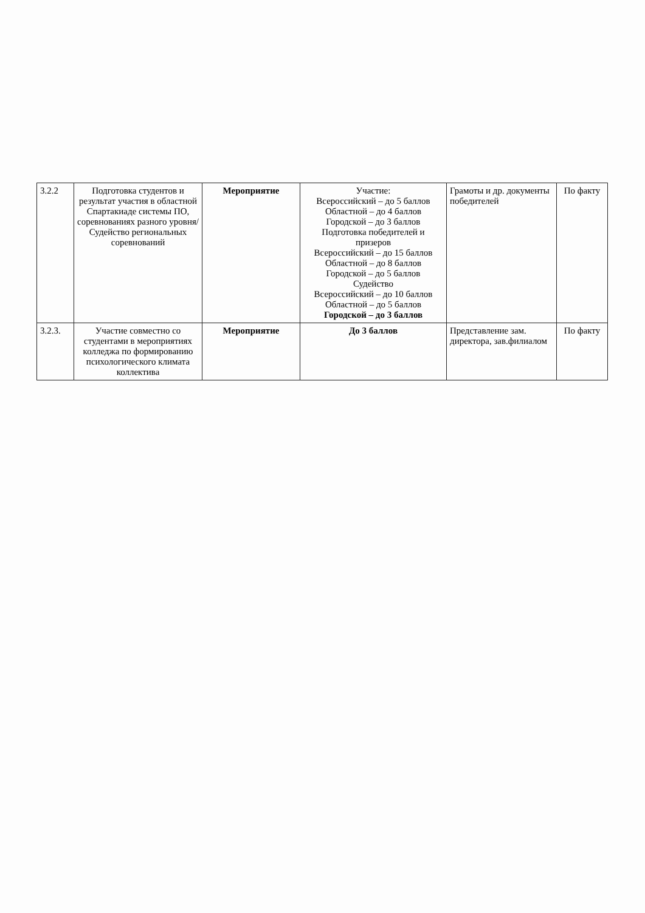| 3.2.2 | Подготовка студентов и результат участия в областной Спартакиаде системы ПО, соревнованиях разного уровня/ Судейство региональных соревнований | Мероприятие | Участие: Всероссийский – до 5 баллов Областной – до 4 баллов Городской – до 3 баллов Подготовка победителей и призеров Всероссийский – до 15 баллов Областной – до 8 баллов Городской – до 5 баллов Судейство Всероссийский – до 10 баллов Областной – до 5 баллов Городской – до 3 баллов | Грамоты и др. документы победителей | По факту |
| 3.2.3. | Участие совместно со студентами в мероприятиях колледжа по формированию психологического климата коллектива | Мероприятие | До 3 баллов | Представление зам. директора, зав.филиалом | По факту |